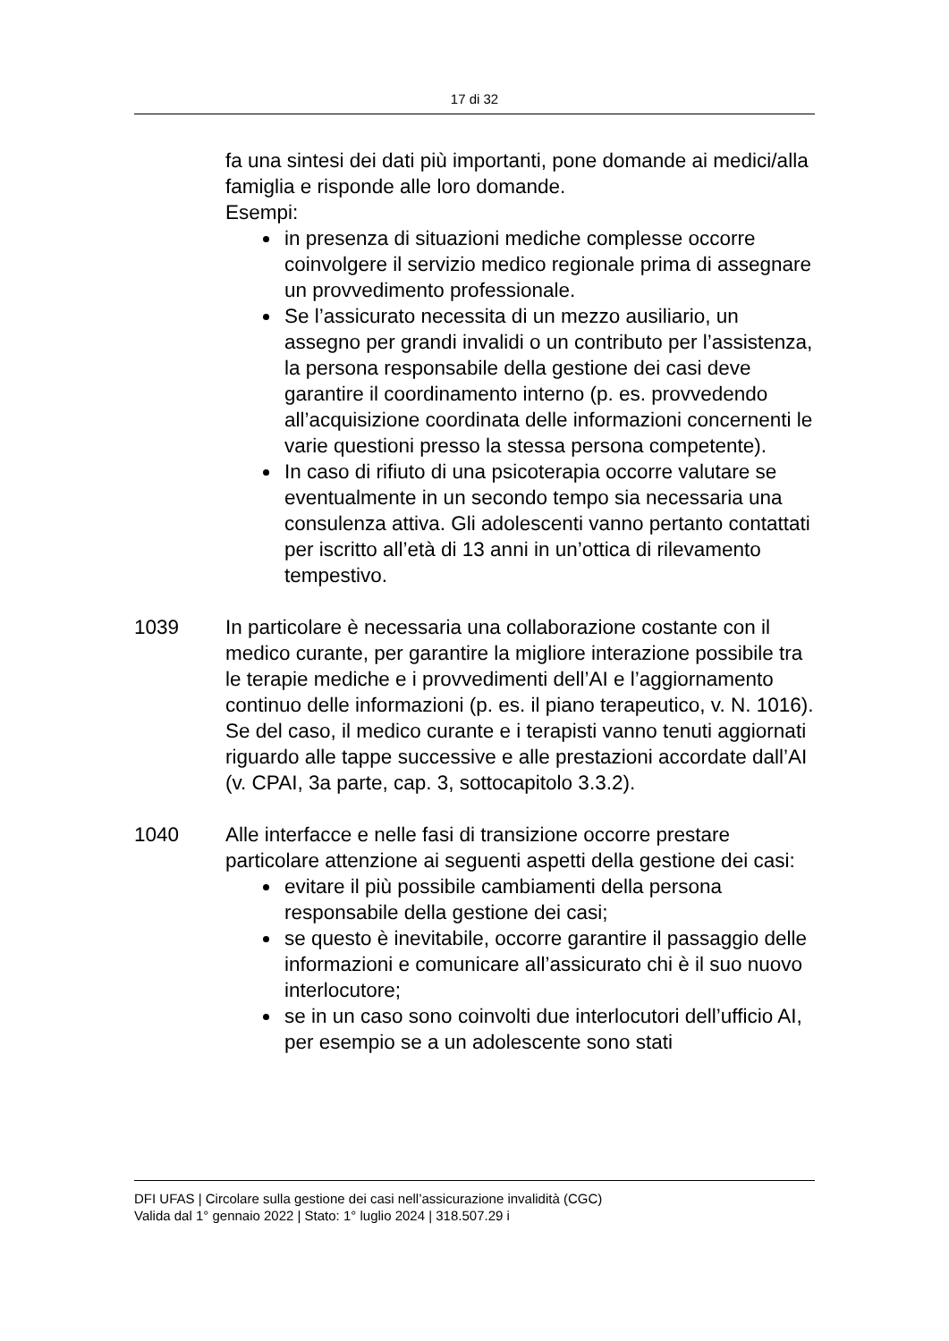17 di 32
fa una sintesi dei dati più importanti, pone domande ai medici/alla famiglia e risponde alle loro domande.
Esempi:
in presenza di situazioni mediche complesse occorre coinvolgere il servizio medico regionale prima di assegnare un provvedimento professionale.
Se l’assicurato necessita di un mezzo ausiliario, un assegno per grandi invalidi o un contributo per l’assistenza, la persona responsabile della gestione dei casi deve garantire il coordinamento interno (p. es. provvedendo all’acquisizione coordinata delle informazioni concernenti le varie questioni presso la stessa persona competente).
In caso di rifiuto di una psicoterapia occorre valutare se eventualmente in un secondo tempo sia necessaria una consulenza attiva. Gli adolescenti vanno pertanto contattati per iscritto all’età di 13 anni in un’ottica di rilevamento tempestivo.
1039 In particolare è necessaria una collaborazione costante con il medico curante, per garantire la migliore interazione possibile tra le terapie mediche e i provvedimenti dell’AI e l’aggiornamento continuo delle informazioni (p. es. il piano terapeutico, v. N. 1016). Se del caso, il medico curante e i terapisti vanno tenuti aggiornati riguardo alle tappe successive e alle prestazioni accordate dall’AI (v. CPAI, 3a parte, cap. 3, sottocapitolo 3.3.2).
1040 Alle interfacce e nelle fasi di transizione occorre prestare particolare attenzione ai seguenti aspetti della gestione dei casi:
evitare il più possibile cambiamenti della persona responsabile della gestione dei casi;
se questo è inevitabile, occorre garantire il passaggio delle informazioni e comunicare all’assicurato chi è il suo nuovo interlocutore;
se in un caso sono coinvolti due interlocutori dell’ufficio AI, per esempio se a un adolescente sono stati
DFI UFAS | Circolare sulla gestione dei casi nell’assicurazione invalidità (CGC)
Valida dal 1° gennaio 2022 | Stato: 1° luglio 2024 | 318.507.29 i